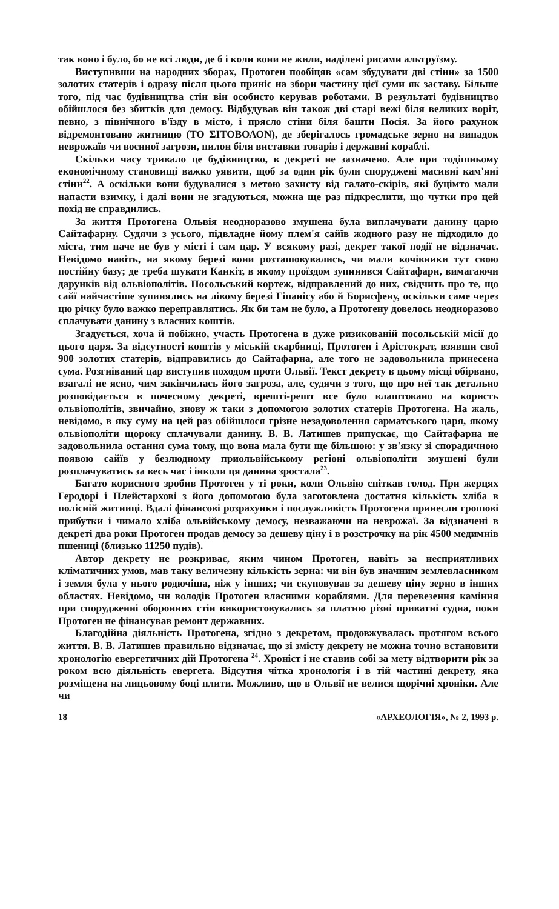так воно і було, бо не всі люди, де б і коли вони не жили, наділені рисами альтруїзму.
Виступивши на народних зборах, Протоген пообіцяв «сам збудувати дві стіни» за 1500 золотих статерів і одразу після цього приніс на збори частину цієї суми як заставу. Більше того, під час будівництва стін він особисто керував роботами. В результаті будівництво обійшлося без збитків для демосу. Відбудував він також дві старі вежі біля великих воріт, певно, з північного в'їзду в місто, і прясло стіни біля башти Посія. За його рахунок відремонтовано житницю (ΤΟ ΣΙΤΟΒΟΛΟΝ), де зберігалось громадське зерно на випадок неврожаїв чи воєнної загрози, пилон біля виставки товарів і державні кораблі.
Скільки часу тривало це будівництво, в декреті не зазначено. Але при тодішньому економічному становищі важко уявити, щоб за один рік були споруджені масивні кам'яні стіни<sup>22</sup>. А оскільки вони будувалися з метою захисту від галато-скірів, які буцімто мали напасти взимку, і далі вони не згадуються, можна ще раз підкреслити, що чутки про цей похід не справдились.
За життя Протогена Ольвія неодноразово змушена була виплачувати данину царю Сайтафарну. Судячи з усього, підвладне йому плем'я сайїв жодного разу не підходило до міста, тим паче не був у місті і сам цар. У всякому разі, декрет такої події не відзначає. Невідомо навіть, на якому березі вони розташовувались, чи мали кочівники тут свою постійну базу; де треба шукати Канкіт, в якому проїздом зупинився Сайтафарн, вимагаючи дарунків від ольвіополітів. Посольський кортеж, відправлений до них, свідчить про те, що сайї найчастіше зупинялись на лівому березі Гіпанісу або й Борисфену, оскільки саме через цю річку було важко переправлятись. Як би там не було, а Протогену довелось неодноразово сплачувати данину з власних коштів.
Згадується, хоча й побіжно, участь Протогена в дуже ризикованій посольській місії до цього царя. За відсутності коштів у міській скарбниці, Протоген і Арістократ, взявши свої 900 золотих статерів, відправились до Сайтафарна, але того не задовольнила принесена сума. Розгніваний цар виступив походом проти Ольвії. Текст декрету в цьому місці обірвано, взагалі не ясно, чим закінчилась його загроза, але, судячи з того, що про неї так детально розповідається в почесному декреті, врешті-решт все було влаштовано на користь ольвіополітів, звичайно, знову ж таки з допомогою золотих статерів Протогена. На жаль, невідомо, в яку суму на цей раз обійшлося грізне незадоволення сарматського царя, якому ольвіополіти щороку сплачували данину. В. В. Латишев припускає, що Сайтафарна не задовольнила остання сума тому, що вона мала бути ще більшою: у зв'язку зі спорадичною появою сайїв у безлюдному приольвійському регіоні ольвіополіти змушені були розплачуватись за весь час і інколи ця данина зростала<sup>23</sup>.
Багато корисного зробив Протоген у ті роки, коли Ольвію спіткав голод. При жерцях Геродорі і Плейстархові з його допомогою була заготовлена достатня кількість хліба в полісній житниці. Вдалі фінансові розрахунки і послужливість Протогена принесли грошові прибутки і чимало хліба ольвійському демосу, незважаючи на неврожаї. За відзначені в декреті два роки Протоген продав демосу за дешеву ціну і в розстрочку на рік 4500 медимнів пшениці (близько 11250 пудів).
Автор декрету не розкриває, яким чином Протоген, навіть за несприятливих кліматичних умов, мав таку величезну кількість зерна: чи він був значним землевласником і земля була у нього родючіша, ніж у інших; чи скуповував за дешеву ціну зерно в інших областях. Невідомо, чи володів Протоген власними кораблями. Для перевезення каміння при спорудженні оборонних стін використовувались за платню різні приватні судна, поки Протоген не фінансував ремонт державних.
Благодійна діяльність Протогена, згідно з декретом, продовжувалась протягом всього життя. В. В. Латишев правильно відзначає, що зі змісту декрету не можна точно встановити хронологію евергетичних дій Протогена <sup>24</sup>. Хроніст і не ставив собі за мету відтворити рік за роком всю діяльність евергета. Відсутня чітка хронологія і в тій частині декрету, яка розміщена на лицьовому боці плити. Можливо, що в Ольвії не велися щорічні хроніки. Але чи
18 «АРХЕОЛОГІЯ», № 2, 1993 р.